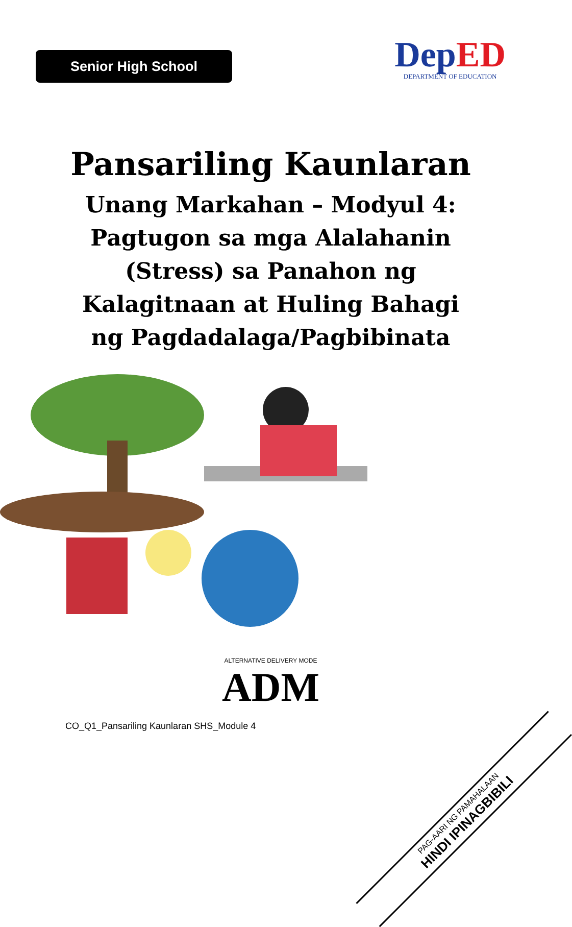Senior High School
De pED
DEPARTMENT OF EDUCATION
Pansariling Kaunlaran
Unang Markahan – Modyul 4:
Pagtugon sa mga Alalahanin
(Stress) sa Panahon ng
Kalagitnaan at Huling Bahagi
ng Pagdadalaga/Pagbibinata
ALTERNATIVE DELIVERY MODE
ADM
CO_Q1_Pansariling Kaunlaran SHS_Module 4
PAG-AARI NG PAMAHALAAN
HINDI IPINAGBIBILI